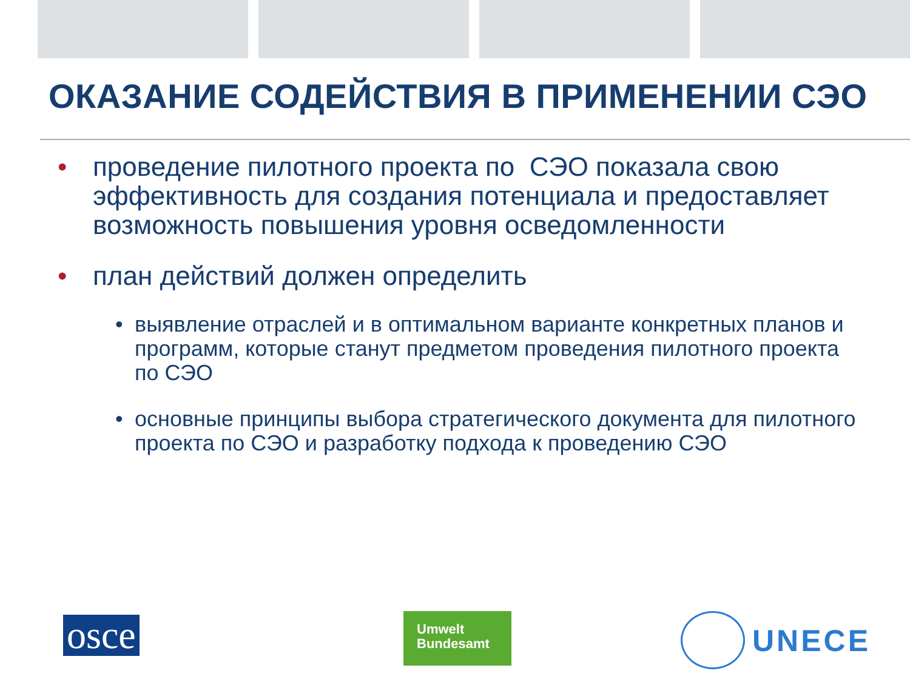ОКАЗАНИЕ СОДЕЙСТВИЯ В ПРИМЕНЕНИИ СЭО
• проведение пилотного проекта по СЭО показала свою эффективность для создания потенциала и предоставляет возможность повышения уровня осведомленности
• план действий должен определить
• выявление отраслей и в оптимальном варианте конкретных планов и программ, которые станут предметом проведения пилотного проекта по СЭО
• основные принципы выбора стратегического документа для пилотного проекта по СЭО и разработку подхода к проведению СЭО
osce
Umwelt
Bundesamt
UNECE